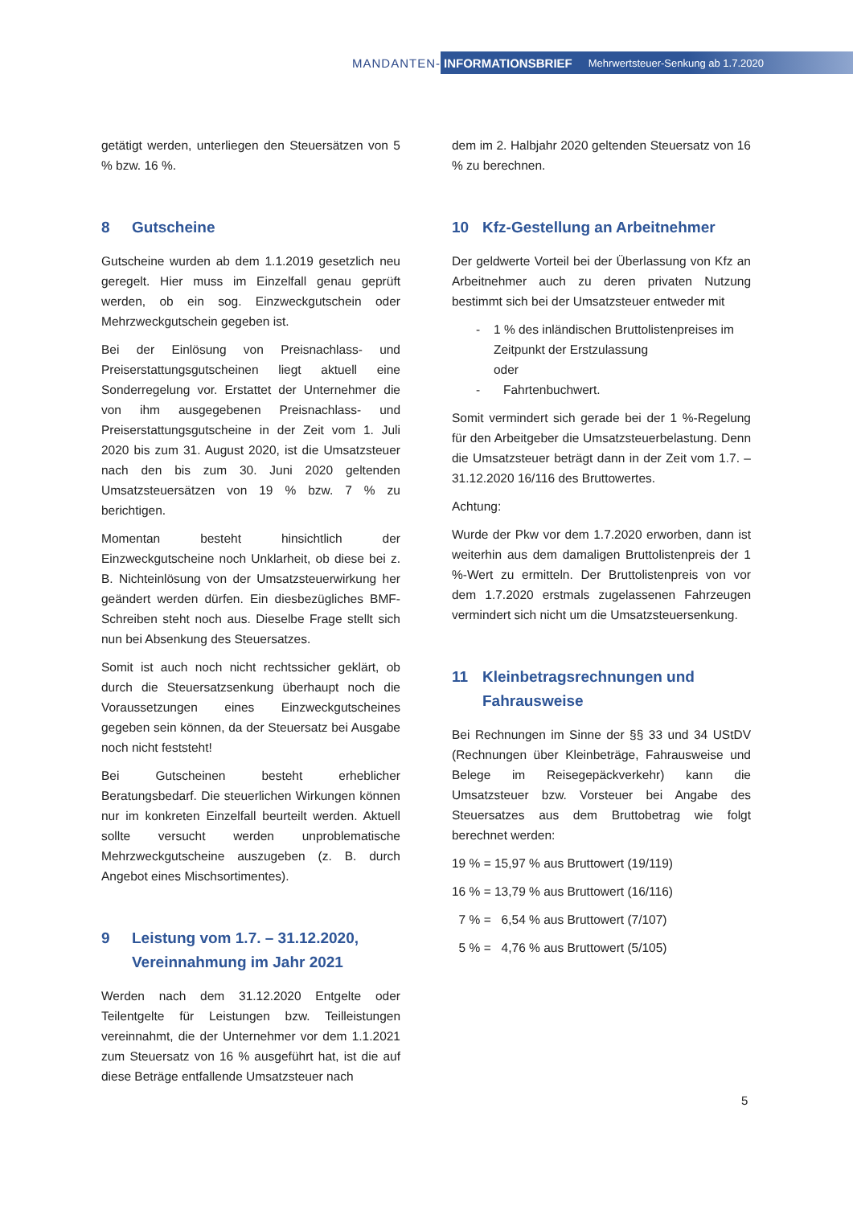MANDANTEN-
INFORMATIONSBRIEF Mehrwertsteuer-Senkung ab 1.7.2020
getätigt werden, unterliegen den Steuersätzen von 5 % bzw. 16 %.
8 Gutscheine
Gutscheine wurden ab dem 1.1.2019 gesetzlich neu geregelt. Hier muss im Einzelfall genau geprüft werden, ob ein sog. Einzweckgutschein oder Mehrzweckgutschein gegeben ist.
Bei der Einlösung von Preisnachlass- und Preiserstattungsgutscheinen liegt aktuell eine Sonderregelung vor. Erstattet der Unternehmer die von ihm ausgegebenen Preisnachlass- und Preiserstattungsgutscheine in der Zeit vom 1. Juli 2020 bis zum 31. August 2020, ist die Umsatzsteuer nach den bis zum 30. Juni 2020 geltenden Umsatzsteuersätzen von 19 % bzw. 7 % zu berichtigen.
Momentan besteht hinsichtlich der Einzweckgutscheine noch Unklarheit, ob diese bei z. B. Nichteinlösung von der Umsatzsteuerwirkung her geändert werden dürfen. Ein diesbezügliches BMF-Schreiben steht noch aus. Dieselbe Frage stellt sich nun bei Absenkung des Steuersatzes.
Somit ist auch noch nicht rechtssicher geklärt, ob durch die Steuersatzsenkung überhaupt noch die Voraussetzungen eines Einzweckgutscheines gegeben sein können, da der Steuersatz bei Ausgabe noch nicht feststeht!
Bei Gutscheinen besteht erheblicher Beratungsbedarf. Die steuerlichen Wirkungen können nur im konkreten Einzelfall beurteilt werden. Aktuell sollte versucht werden unproblematische Mehrzweckgutscheine auszugeben (z. B. durch Angebot eines Mischsortimentes).
9 Leistung vom 1.7. – 31.12.2020, Vereinnahmung im Jahr 2021
Werden nach dem 31.12.2020 Entgelte oder Teilentgelte für Leistungen bzw. Teilleistungen vereinnahmt, die der Unternehmer vor dem 1.1.2021 zum Steuersatz von 16 % ausgeführt hat, ist die auf diese Beträge entfallende Umsatzsteuer nach
dem im 2. Halbjahr 2020 geltenden Steuersatz von 16 % zu berechnen.
10 Kfz-Gestellung an Arbeitnehmer
Der geldwerte Vorteil bei der Überlassung von Kfz an Arbeitnehmer auch zu deren privaten Nutzung bestimmt sich bei der Umsatzsteuer entweder mit
- 1 % des inländischen Bruttolistenpreises im Zeitpunkt der Erstzulassung
oder
- Fahrtenbuchwert.
Somit vermindert sich gerade bei der 1 %-Regelung für den Arbeitgeber die Umsatzsteuerbelastung. Denn die Umsatzsteuer beträgt dann in der Zeit vom 1.7. – 31.12.2020 16/116 des Bruttowertes.
Achtung:
Wurde der Pkw vor dem 1.7.2020 erworben, dann ist weiterhin aus dem damaligen Bruttolistenpreis der 1 %-Wert zu ermitteln. Der Bruttolistenpreis von vor dem 1.7.2020 erstmals zugelassenen Fahrzeugen vermindert sich nicht um die Umsatzsteuersenkung.
11 Kleinbetragsrechnungen und Fahrausweise
Bei Rechnungen im Sinne der §§ 33 und 34 UStDV (Rechnungen über Kleinbeträge, Fahrausweise und Belege im Reisegepäckverkehr) kann die Umsatzsteuer bzw. Vorsteuer bei Angabe des Steuersatzes aus dem Bruttobetrag wie folgt berechnet werden:
19 % = 15,97 % aus Bruttowert (19/119)
16 % = 13,79 % aus Bruttowert (16/116)
7 % = 6,54 % aus Bruttowert (7/107)
5 % = 4,76 % aus Bruttowert (5/105)
5